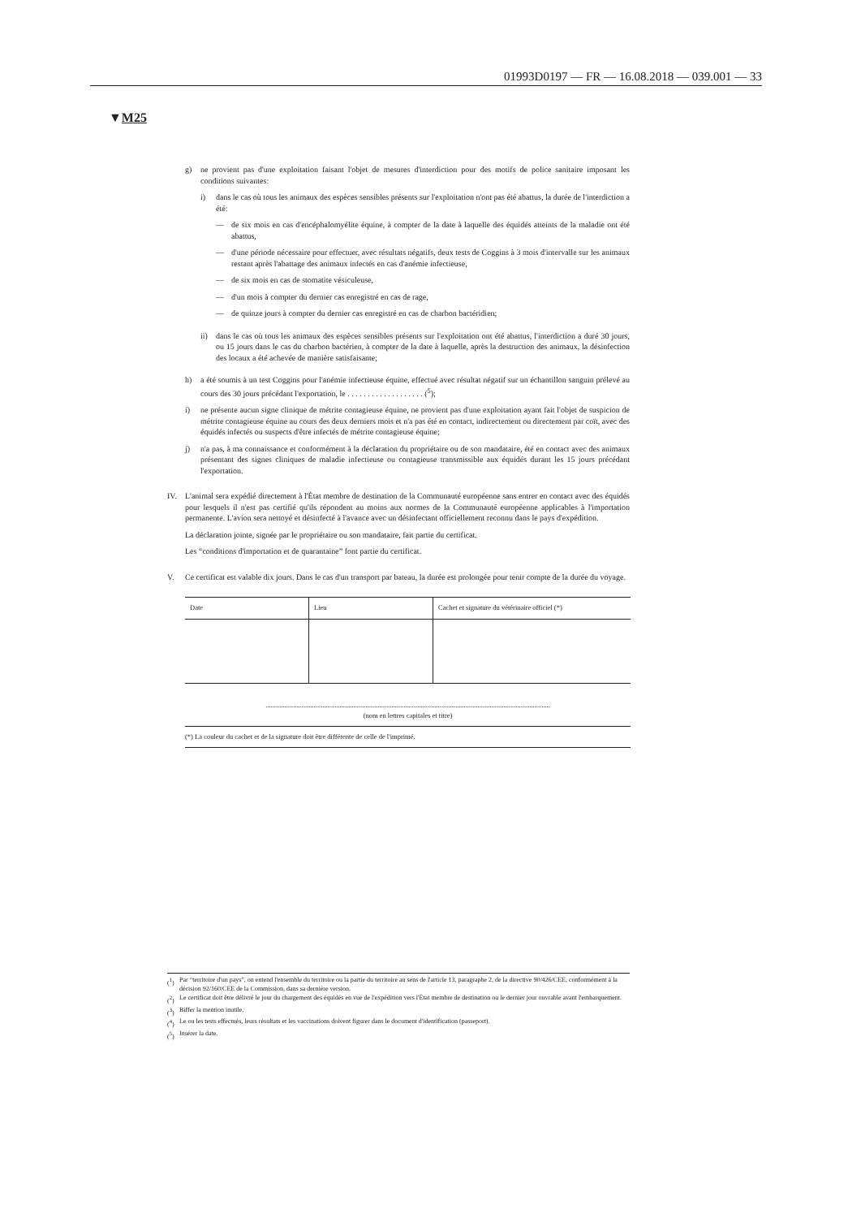01993D0197 — FR — 16.08.2018 — 039.001 — 33
▼M25
g) ne provient pas d'une exploitation faisant l'objet de mesures d'interdiction pour des motifs de police sanitaire imposant les conditions suivantes:
i) dans le cas où tous les animaux des espèces sensibles présents sur l'exploitation n'ont pas été abattus, la durée de l'interdiction a été:
— de six mois en cas d'encéphalomyélite équine, à compter de la date à laquelle des équidés atteints de la maladie ont été abattus,
— d'une période nécessaire pour effectuer, avec résultats négatifs, deux tests de Coggins à 3 mois d'intervalle sur les animaux restant après l'abattage des animaux infectés en cas d'anémie infectieuse,
— de six mois en cas de stomatite vésiculeuse,
— d'un mois à compter du dernier cas enregistré en cas de rage,
— de quinze jours à compter du dernier cas enregistré en cas de charbon bactéridien;
ii) dans le cas où tous les animaux des espèces sensibles présents sur l'exploitation ont été abattus, l'interdiction a duré 30 jours, ou 15 jours dans le cas du charbon bactérien, à compter de la date à laquelle, après la destruction des animaux, la désinfection des locaux a été achevée de manière satisfaisante;
h) a été soumis à un test Coggins pour l'anémie infectieuse équine, effectué avec résultat négatif sur un échantillon sanguin prélevé au cours des 30 jours précédant l'exportation, le . . . . . . . . . . . . . . . . . . . (<sup>5</sup>);
i) ne présente aucun signe clinique de métrite contagieuse équine, ne provient pas d'une exploitation ayant fait l'objet de suspicion de métrite contagieuse équine au cours des deux derniers mois et n'a pas été en contact, indirectement ou directement par coït, avec des équidés infectés ou suspects d'être infectés de métrite contagieuse équine;
j) n'a pas, à ma connaissance et conformément à la déclaration du propriétaire ou de son mandataire, été en contact avec des animaux présentant des signes cliniques de maladie infectieuse ou contagieuse transmissible aux équidés durant les 15 jours précédant l'exportation.
IV. L'animal sera expédié directement à l'État membre de destination de la Communauté européenne sans entrer en contact avec des équidés pour lesquels il n'est pas certifié qu'ils répondent au moins aux normes de la Communauté européenne applicables à l'importation permanente. L'avion sera nettoyé et désinfecté à l'avance avec un désinfectant officiellement reconnu dans le pays d'expédition.
La déclaration jointe, signée par le propriétaire ou son mandataire, fait partie du certificat.
Les “conditions d'importation et de quarantaine” font partie du certificat.
V. Ce certificat est valable dix jours. Dans le cas d'un transport par bateau, la durée est prolongée pour tenir compte de la durée du voyage.
| Date | Lieu | Cachet et signature du vétérinaire officiel (*) |
| --- | --- | --- |
.....................................................................................................................................................................
(nom en lettres capitales et titre)
(*) La couleur du cachet et de la signature doit être différente de celle de l'imprimé.
(<sup>1</sup>) Par “territoire d'un pays”, on entend l'ensemble du territoire ou la partie du territoire au sens de l'article 13, paragraphe 2, de la directive 90/426/CEE, conformément à la décision 92/160/CEE de la Commission, dans sa dernière version.
(<sup>2</sup>) Le certificat doit être délivré le jour du chargement des équidés en vue de l'expédition vers l'État membre de destination ou le dernier jour ouvrable avant l'embarquement.
(<sup>3</sup>) Biffer la mention inutile.
(<sup>4</sup>) Le ou les tests effectués, leurs résultats et les vaccinations doivent figurer dans le document d'identification (passeport).
(<sup>5</sup>) Insérer la date.